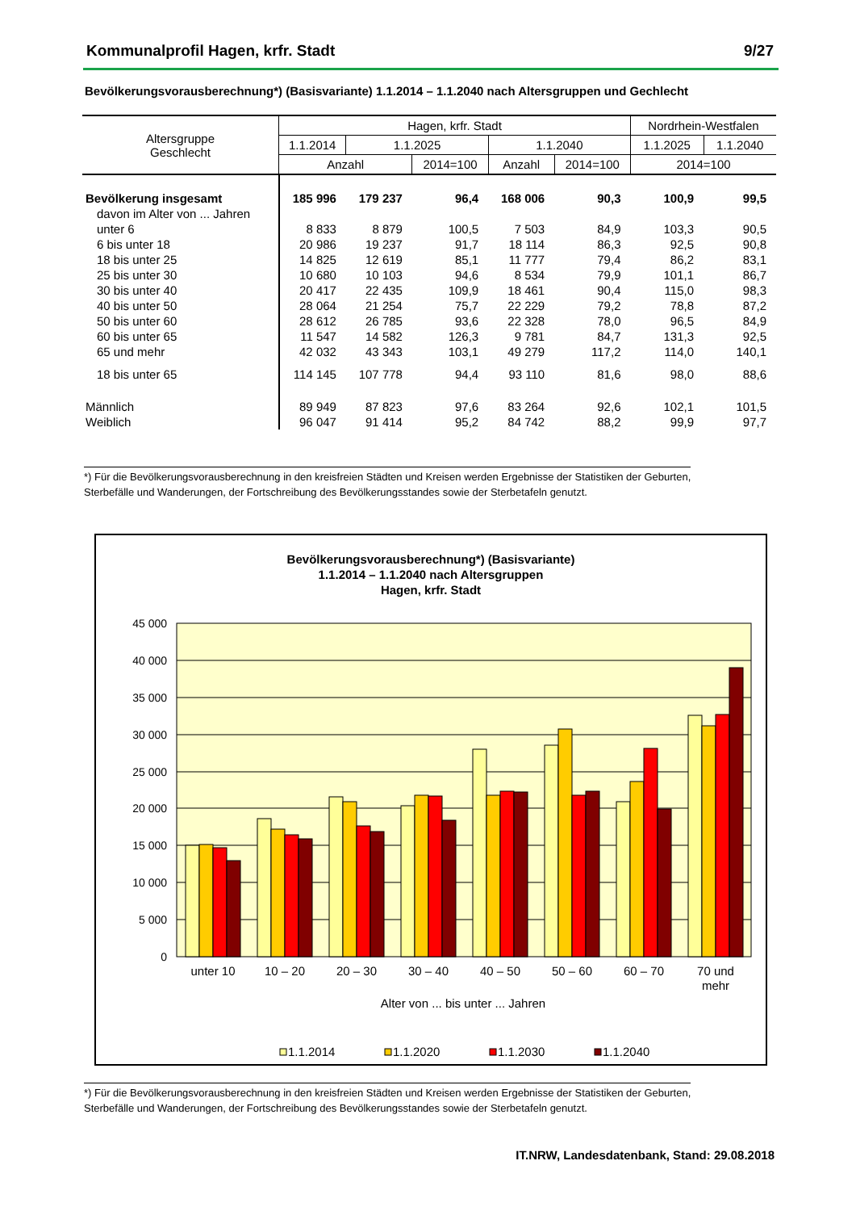Kommunalprofil Hagen, krfr. Stadt 9/27
Bevölkerungsvorausberechnung*) (Basisvariante) 1.1.2014 – 1.1.2040 nach Altersgruppen und Gechlecht
| Altersgruppe Geschlecht | Hagen, krfr. Stadt | | | | | Nordrhein-Westfalen | |
| --- | --- | --- | --- | --- | --- | --- | --- |
| | 1.1.2014 | 1.1.2025 | | 1.1.2040 | | 1.1.2025 | 1.1.2040 |
| | Anzahl | | 2014=100 | Anzahl | 2014=100 | 2014=100 | |
| Bevölkerung insgesamt | 185 996 | 179 237 | 96,4 | 168 006 | 90,3 | 100,9 | 99,5 |
| davon im Alter von ... Jahren | | | | | | | |
| unter 6 | 8 833 | 8 879 | 100,5 | 7 503 | 84,9 | 103,3 | 90,5 |
| 6 bis unter 18 | 20 986 | 19 237 | 91,7 | 18 114 | 86,3 | 92,5 | 90,8 |
| 18 bis unter 25 | 14 825 | 12 619 | 85,1 | 11 777 | 79,4 | 86,2 | 83,1 |
| 25 bis unter 30 | 10 680 | 10 103 | 94,6 | 8 534 | 79,9 | 101,1 | 86,7 |
| 30 bis unter 40 | 20 417 | 22 435 | 109,9 | 18 461 | 90,4 | 115,0 | 98,3 |
| 40 bis unter 50 | 28 064 | 21 254 | 75,7 | 22 229 | 79,2 | 78,8 | 87,2 |
| 50 bis unter 60 | 28 612 | 26 785 | 93,6 | 22 328 | 78,0 | 96,5 | 84,9 |
| 60 bis unter 65 | 11 547 | 14 582 | 126,3 | 9 781 | 84,7 | 131,3 | 92,5 |
| 65 und mehr | 42 032 | 43 343 | 103,1 | 49 279 | 117,2 | 114,0 | 140,1 |
| 18 bis unter 65 | 114 145 | 107 778 | 94,4 | 93 110 | 81,6 | 98,0 | 88,6 |
| Männlich | 89 949 | 87 823 | 97,6 | 83 264 | 92,6 | 102,1 | 101,5 |
| Weiblich | 96 047 | 91 414 | 95,2 | 84 742 | 88,2 | 99,9 | 97,7 |
*) Für die Bevölkerungsvorausberechnung in den kreisfreien Städten und Kreisen werden Ergebnisse der Statistiken der Geburten,
Sterbefälle und Wanderungen, der Fortschreibung des Bevölkerungsstandes sowie der Sterbetafeln genutzt.
Bevölkerungsvorausberechnung*) (Basisvariante)
1.1.2014 – 1.1.2040 nach Altersgruppen
Hagen, krfr. Stadt
45 000
40 000
35 000
30 000
25 000
20 000
15 000
10 000
5 000
0
unter 10
10 – 20
20 – 30
30 – 40
40 – 50
50 – 60
60 – 70
70 und
mehr
Alter von ... bis unter ... Jahren
1.1.2014
1.1.2020
1.1.2030
1.1.2040
*) Für die Bevölkerungsvorausberechnung in den kreisfreien Städten und Kreisen werden Ergebnisse der Statistiken der Geburten,
Sterbefälle und Wanderungen, der Fortschreibung des Bevölkerungsstandes sowie der Sterbetafeln genutzt.
IT.NRW, Landesdatenbank, Stand: 29.08.2018